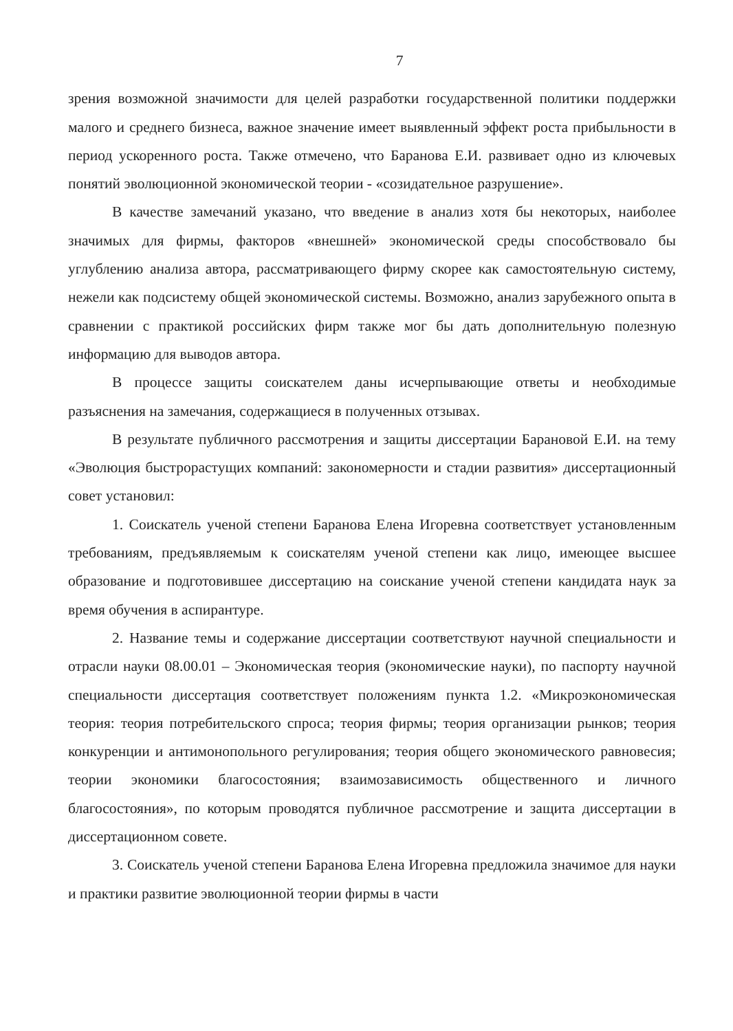7
зрения возможной значимости для целей разработки государственной политики поддержки малого и среднего бизнеса, важное значение имеет выявленный эффект роста прибыльности в период ускоренного роста. Также отмечено, что Баранова Е.И. развивает одно из ключевых понятий эволюционной экономической теории - «созидательное разрушение».
В качестве замечаний указано, что введение в анализ хотя бы некоторых, наиболее значимых для фирмы, факторов «внешней» экономической среды способствовало бы углублению анализа автора, рассматривающего фирму скорее как самостоятельную систему, нежели как подсистему общей экономической системы. Возможно, анализ зарубежного опыта в сравнении с практикой российских фирм также мог бы дать дополнительную полезную информацию для выводов автора.
В процессе защиты соискателем даны исчерпывающие ответы и необходимые разъяснения на замечания, содержащиеся в полученных отзывах.
В результате публичного рассмотрения и защиты диссертации Барановой Е.И. на тему «Эволюция быстрорастущих компаний: закономерности и стадии развития» диссертационный совет установил:
1. Соискатель ученой степени Баранова Елена Игоревна соответствует установленным требованиям, предъявляемым к соискателям ученой степени как лицо, имеющее высшее образование и подготовившее диссертацию на соискание ученой степени кандидата наук за время обучения в аспирантуре.
2. Название темы и содержание диссертации соответствуют научной специальности и отрасли науки 08.00.01 – Экономическая теория (экономические науки), по паспорту научной специальности диссертация соответствует положениям пункта 1.2. «Микроэкономическая теория: теория потребительского спроса; теория фирмы; теория организации рынков; теория конкуренции и антимонопольного регулирования; теория общего экономического равновесия; теории экономики благосостояния; взаимозависимость общественного и личного благосостояния», по которым проводятся публичное рассмотрение и защита диссертации в диссертационном совете.
3. Соискатель ученой степени Баранова Елена Игоревна предложила значимое для науки и практики развитие эволюционной теории фирмы в части